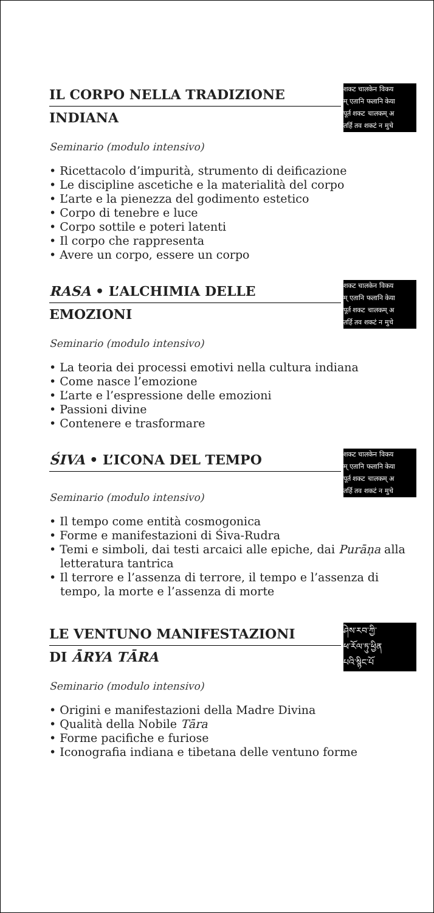IL CORPO NELLA TRADIZIONE
INDIANA
शकट चालकेन विकय
म् एतानि फलानि केया
पूर्त शकट चालकम् अ
तर्हि तव शकटं न मुचे
Seminario (modulo intensivo)
• Ricettacolo d’impurità, strumento di deificazione
• Le discipline ascetiche e la materialità del corpo
• L’arte e la pienezza del godimento estetico
• Corpo di tenebre e luce
• Corpo sottile e poteri latenti
• Il corpo che rappresenta
• Avere un corpo, essere un corpo
RASA • L’ALCHIMIA DELLE
EMOZIONI
शकट चालकेन विकय
म् एतानि फलानि केया
पूर्त शकट चालकम् अ
तर्हि तव शकटं न मुचे
Seminario (modulo intensivo)
• La teoria dei processi emotivi nella cultura indiana
• Come nasce l’emozione
• L’arte e l’espressione delle emozioni
• Passioni divine
• Contenere e trasformare
ŚIVA • L’ICONA DEL TEMPO
शकट चालकेन विकय
म् एतानि फलानि केया
पूर्त शकट चालकम् अ
तर्हि तव शकटं न मुचे
Seminario (modulo intensivo)
• Il tempo come entità cosmogonica
• Forme e manifestazioni di Śiva-Rudra
• Temi e simboli, dai testi arcaici alle epiche, dai Purāṇa alla letteratura tantrica
• Il terrore e l’assenza di terrore, il tempo e l’assenza di tempo, la morte e l’assenza di morte
LE VENTUNO MANIFESTAZIONI
DI ĀRYA TĀRA
ཤེས་རབ་ཀྱི་
ཕ་རོལ་ཏུ་ཕྱིན
པའི་སྙིང་པོ
Seminario (modulo intensivo)
• Origini e manifestazioni della Madre Divina
• Qualità della Nobile Tāra
• Forme pacifiche e furiose
• Iconografia indiana e tibetana delle ventuno forme